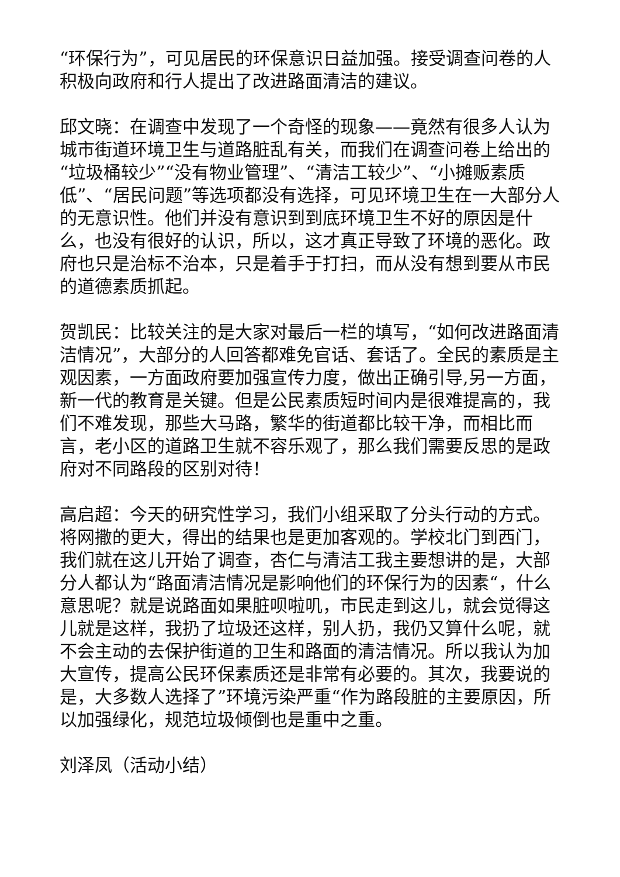“环保行为”，可见居民的环保意识日益加强。接受调查问卷的人积极向政府和行人提出了改进路面清洁的建议。
邱文晓：在调查中发现了一个奇怪的现象——竟然有很多人认为城市街道环境卫生与道路脏乱有关，而我们在调查问卷上给出的“垃圾桶较少”“没有物业管理”、“清洁工较少”、“小摊贩素质低”、“居民问题”等选项都没有选择，可见环境卫生在一大部分人的无意识性。他们并没有意识到到底环境卫生不好的原因是什么，也没有很好的认识，所以，这才真正导致了环境的恶化。政府也只是治标不治本，只是着手于打扫，而从没有想到要从市民的道德素质抓起。
贺凯民：比较关注的是大家对最后一栏的填写，“如何改进路面清洁情况”，大部分的人回答都难免官话、套话了。全民的素质是主观因素，一方面政府要加强宣传力度，做出正确引导,另一方面，新一代的教育是关键。但是公民素质短时间内是很难提高的，我们不难发现，那些大马路，繁华的街道都比较干净，而相比而言，老小区的道路卫生就不容乐观了，那么我们需要反思的是政府对不同路段的区别对待！
高启超：今天的研究性学习，我们小组采取了分头行动的方式。将网撒的更大，得出的结果也是更加客观的。学校北门到西门，我们就在这儿开始了调查，杏仁与清洁工我主要想讲的是，大部分人都认为“路面清洁情况是影响他们的环保行为的因素“，什么意思呢？就是说路面如果脏呗啦叽，市民走到这儿，就会觉得这儿就是这样，我扔了垃圾还这样，别人扔，我仍又算什么呢，就不会主动的去保护街道的卫生和路面的清洁情况。所以我认为加大宣传，提高公民环保素质还是非常有必要的。其次，我要说的是，大多数人选择了”环境污染严重“作为路段脏的主要原因，所以加强绿化，规范垃圾倾倒也是重中之重。
刘泽凤（活动小结）